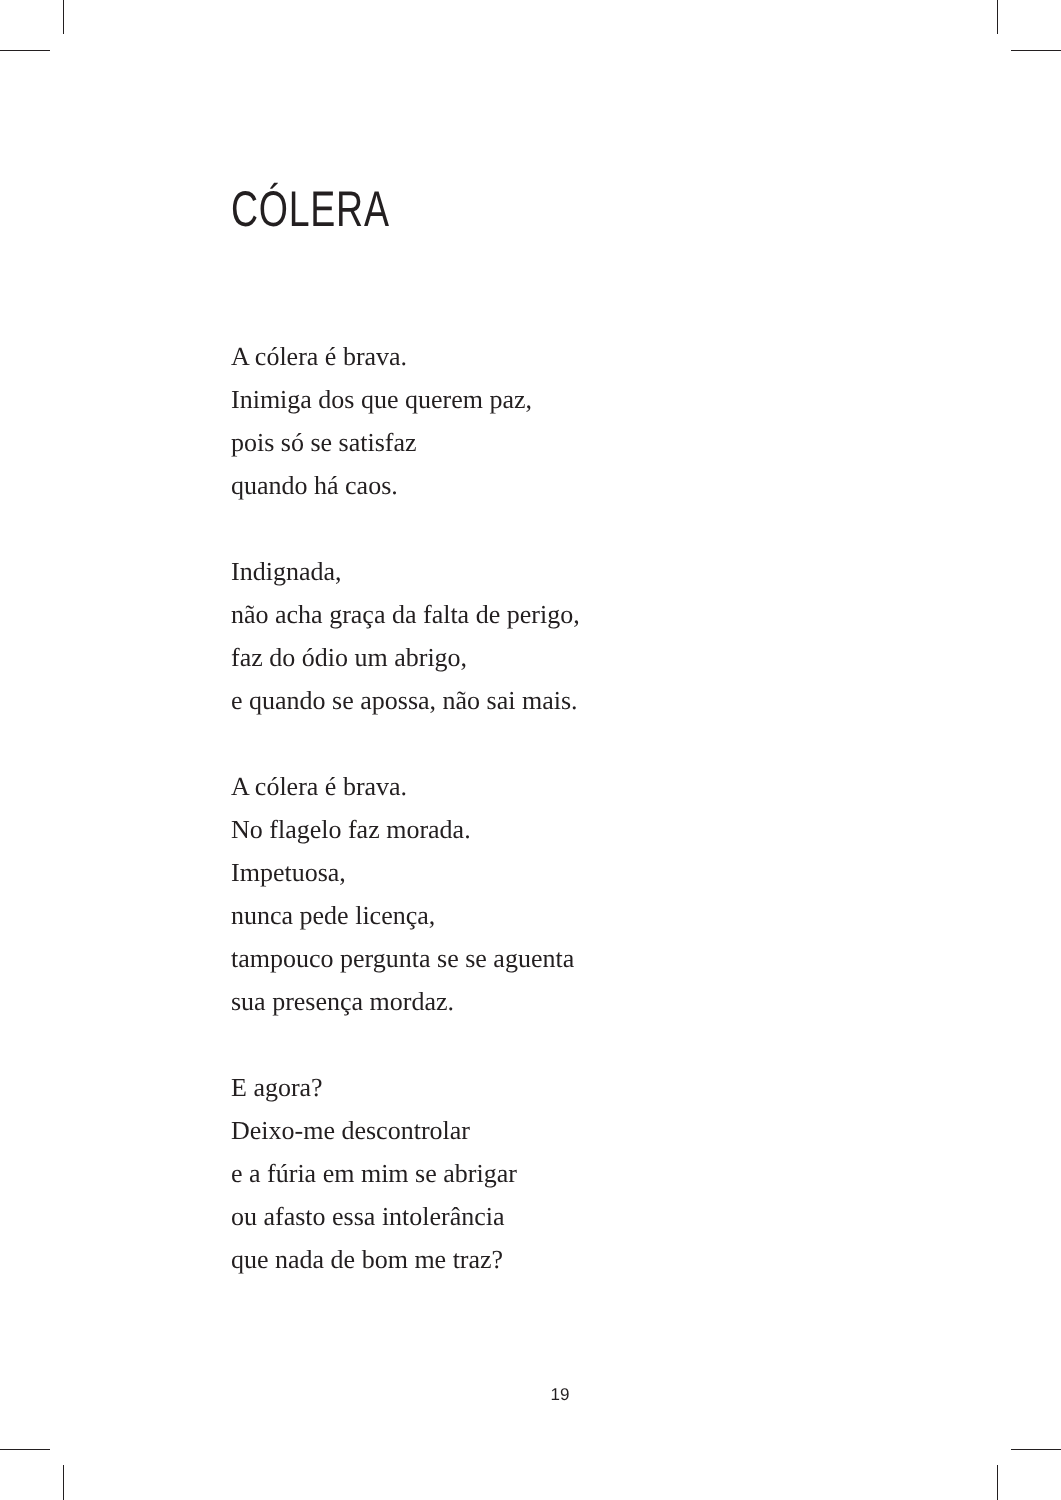CÓLERA
A cólera é brava.
Inimiga dos que querem paz,
pois só se satisfaz
quando há caos.
Indignada,
não acha graça da falta de perigo,
faz do ódio um abrigo,
e quando se apossa, não sai mais.
A cólera é brava.
No flagelo faz morada.
Impetuosa,
nunca pede licença,
tampouco pergunta se se aguenta
sua presença mordaz.
E agora?
Deixo-me descontrolar
e a fúria em mim se abrigar
ou afasto essa intolerância
que nada de bom me traz?
19